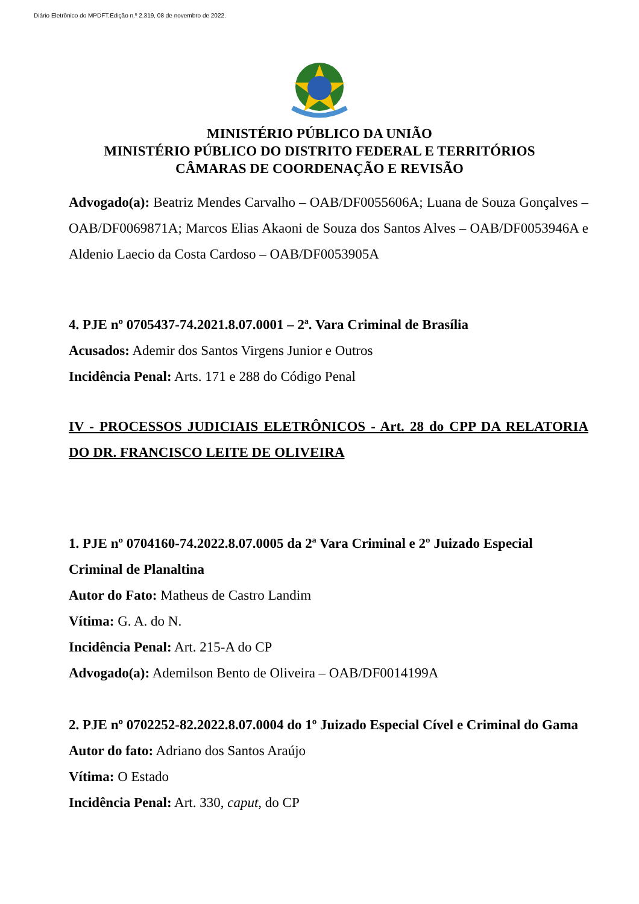Diário Eletrônico do MPDFT.Edição n.º 2.319, 08 de novembro de 2022.
MINISTÉRIO PÚBLICO DA UNIÃO
MINISTÉRIO PÚBLICO DO DISTRITO FEDERAL E TERRITÓRIOS
CÂMARAS DE COORDENAÇÃO E REVISÃO
Advogado(a): Beatriz Mendes Carvalho – OAB/DF0055606A; Luana de Souza Gonçalves – OAB/DF0069871A; Marcos Elias Akaoni de Souza dos Santos Alves – OAB/DF0053946A e Aldenio Laecio da Costa Cardoso – OAB/DF0053905A
4. PJE nº 0705437-74.2021.8.07.0001 – 2ª. Vara Criminal de Brasília
Acusados: Ademir dos Santos Virgens Junior e Outros
Incidência Penal: Arts. 171 e 288 do Código Penal
IV - PROCESSOS JUDICIAIS ELETRÔNICOS - Art. 28 do CPP DA RELATORIA DO DR. FRANCISCO LEITE DE OLIVEIRA
1. PJE nº 0704160-74.2022.8.07.0005 da 2ª Vara Criminal e 2º Juizado Especial Criminal de Planaltina
Autor do Fato: Matheus de Castro Landim
Vítima: G. A. do N.
Incidência Penal: Art. 215-A do CP
Advogado(a): Ademilson Bento de Oliveira – OAB/DF0014199A
2. PJE nº 0702252-82.2022.8.07.0004 do 1º Juizado Especial Cível e Criminal do Gama
Autor do fato: Adriano dos Santos Araújo
Vítima: O Estado
Incidência Penal: Art. 330, caput, do CP